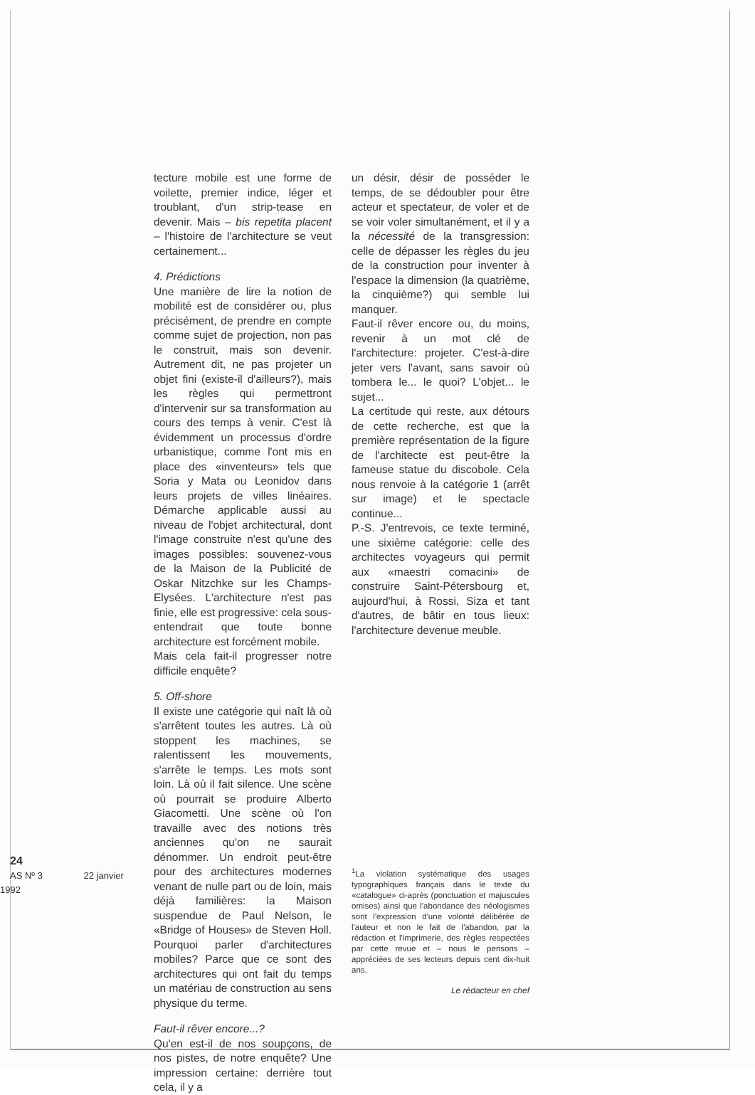24
AS Nº 3 22 janvier 1992
tecture mobile est une forme de voilette, premier indice, léger et troublant, d'un strip-tease en devenir. Mais – bis repetita placent – l'histoire de l'architecture se veut certainement...
4. Prédictions
Une manière de lire la notion de mobilité est de considérer ou, plus précisément, de prendre en compte comme sujet de projection, non pas le construit, mais son devenir. Autrement dit, ne pas projeter un objet fini (existe-il d'ailleurs?), mais les règles qui permettront d'intervenir sur sa transformation au cours des temps à venir. C'est là évidemment un processus d'ordre urbanistique, comme l'ont mis en place des «inventeurs» tels que Soria y Mata ou Leonidov dans leurs projets de villes linéaires. Démarche applicable aussi au niveau de l'objet architectural, dont l'image construite n'est qu'une des images possibles: souvenez-vous de la Maison de la Publicité de Oskar Nitzchke sur les Champs-Elysées. L'architecture n'est pas finie, elle est progressive: cela sous-entendrait que toute bonne architecture est forcément mobile.
Mais cela fait-il progresser notre difficile enquête?
5. Off-shore
Il existe une catégorie qui naît là où s'arrêtent toutes les autres. Là où stoppent les machines, se ralentissent les mouvements, s'arrête le temps. Les mots sont loin. Là où il fait silence. Une scène où pourrait se produire Alberto Giacometti. Une scène où l'on travaille avec des notions très anciennes qu'on ne saurait dénommer. Un endroit peut-être pour des architectures modernes venant de nulle part ou de loin, mais déjà familières: la Maison suspendue de Paul Nelson, le «Bridge of Houses» de Steven Holl. Pourquoi parler d'architectures mobiles? Parce que ce sont des architectures qui ont fait du temps un matériau de construction au sens physique du terme.
Faut-il rêver encore...?
Qu'en est-il de nos soupçons, de nos pistes, de notre enquête? Une impression certaine: derrière tout cela, il y a
un désir, désir de posséder le temps, de se dédoubler pour être acteur et spectateur, de voler et de se voir voler simultanément, et il y a la nécessité de la transgression: celle de dépasser les règles du jeu de la construction pour inventer à l'espace la dimension (la quatrième, la cinquième?) qui semble lui manquer.
Faut-il rêver encore ou, du moins, revenir à un mot clé de l'architecture: projeter. C'est-à-dire jeter vers l'avant, sans savoir où tombera le... le quoi? L'objet... le sujet...
La certitude qui reste, aux détours de cette recherche, est que la première représentation de la figure de l'architecte est peut-être la fameuse statue du discobole. Cela nous renvoie à la catégorie 1 (arrêt sur image) et le spectacle continue...
P.-S. J'entrevois, ce texte terminé, une sixième catégorie: celle des architectes voyageurs qui permit aux «maestri comacini» de construire Saint-Pétersbourg et, aujourd'hui, à Rossi, Siza et tant d'autres, de bâtir en tous lieux: l'architecture devenue meuble.
<sup>1</sup> La violation systématique des usages typographiques français dans le texte du «catalogue» ci-après (ponctuation et majuscules omises) ainsi que l'abondance des néologismes sont l'expression d'une volonté délibérée de l'auteur et non le fait de l'abandon, par la rédaction et l'imprimerie, des règles respectées par cette revue et – nous le pensons – appréciées de ses lecteurs depuis cent dix-huit ans.
Le rédacteur en chef